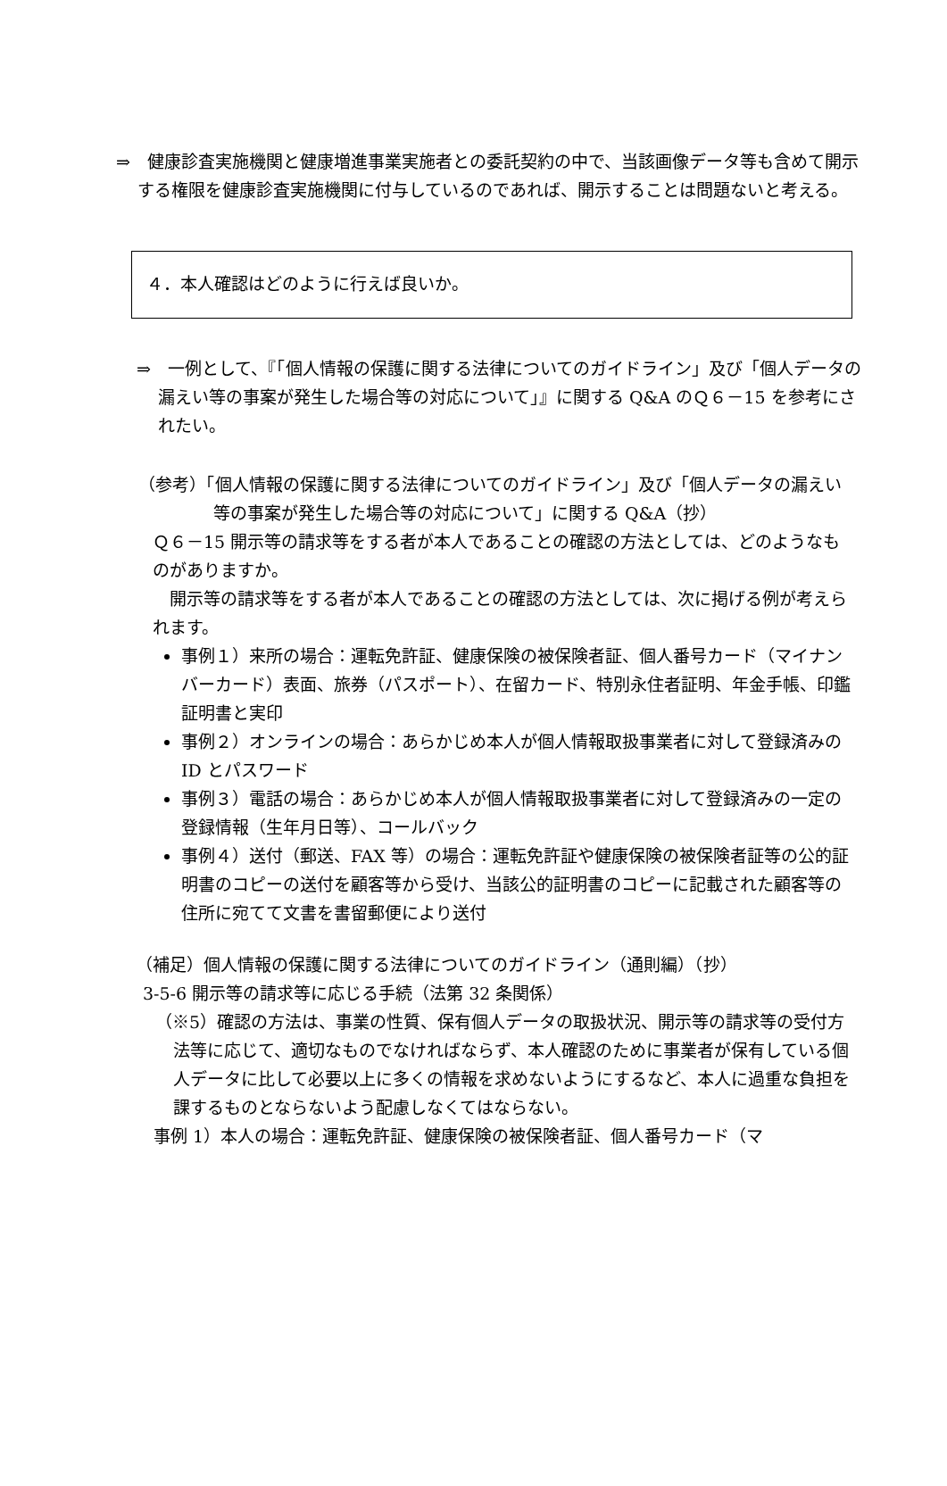⇒　健康診査実施機関と健康増進事業実施者との委託契約の中で、当該画像データ等も含めて開示する権限を健康診査実施機関に付与しているのであれば、開示することは問題ないと考える。
４．本人確認はどのように行えば良いか。
⇒　一例として、『「個人情報の保護に関する法律についてのガイドライン」及び「個人データの漏えい等の事案が発生した場合等の対応について」』に関する Q&A のＱ６－15 を参考にされたい。
（参考）「個人情報の保護に関する法律についてのガイドライン」及び「個人データの漏えい等の事案が発生した場合等の対応について」に関する Q&A（抄）
Ｑ６－15 開示等の請求等をする者が本人であることの確認の方法としては、どのようなものがありますか。
　開示等の請求等をする者が本人であることの確認の方法としては、次に掲げる例が考えられます。
事例１）来所の場合：運転免許証、健康保険の被保険者証、個人番号カード（マイナンバーカード）表面、旅券（パスポート）、在留カード、特別永住者証明、年金手帳、印鑑証明書と実印
事例２）オンラインの場合：あらかじめ本人が個人情報取扱事業者に対して登録済みの ID とパスワード
事例３）電話の場合：あらかじめ本人が個人情報取扱事業者に対して登録済みの一定の登録情報（生年月日等）、コールバック
事例４）送付（郵送、FAX 等）の場合：運転免許証や健康保険の被保険者証等の公的証明書のコピーの送付を顧客等から受け、当該公的証明書のコピーに記載された顧客等の住所に宛てて文書を書留郵便により送付
（補足）個人情報の保護に関する法律についてのガイドライン（通則編）（抄）
3-5-6 開示等の請求等に応じる手続（法第 32 条関係）
（※5）確認の方法は、事業の性質、保有個人データの取扱状況、開示等の請求等の受付方法等に応じて、適切なものでなければならず、本人確認のために事業者が保有している個人データに比して必要以上に多くの情報を求めないようにするなど、本人に過重な負担を課するものとならないよう配慮しなくてはならない。
事例 1）本人の場合：運転免許証、健康保険の被保険者証、個人番号カード（マ